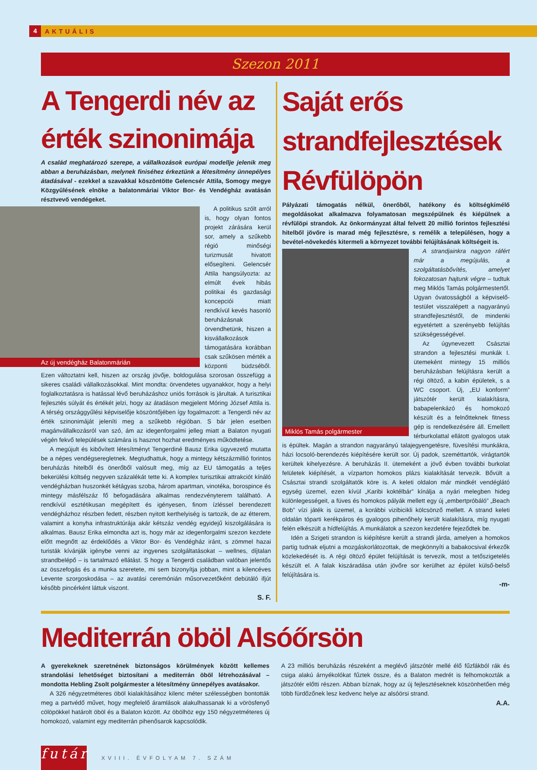4 AKTUÁLIS
Szezon 2011
A Tengerdi név az érték szinonimája
A család meghatározó szerepe, a vállalkozások európai modellje jelenik meg abban a beruházásban, melynek finiséhez érkeztünk a létesítmény ünnepélyes átadásával - ezekkel a szavakkal köszöntötte Gelencsér Attila, Somogy megye Közgyűlésének elnöke a balatonmáriai Viktor Bor- és Vendégház avatásán résztvevő vendégeket.
Az új vendégház Balatonmárián
A politikus szólt arról is, hogy olyan fontos projekt zárására kerül sor, amely a szűkebb régió minőségi turizmusát hivatott elősegíteni. Gelencsér Attila hangsúlyozta: az elmúlt évek hibás politikai és gazdasági koncepciói miatt rendkívül kevés hasonló beruházásnak örvendhetünk, hiszen a kisvállalkozások támogatására korábban csak szűkösen mérték a központi büdzséből. Ezen változtatni kell, hiszen az ország jövője, boldogulása szorosan összefügg a sikeres családi vállalkozásokkal. Mint mondta: örvendetes ugyanakkor, hogy a helyi foglalkoztatásra is hatással lévő beruházáshoz uniós források is járultak. A turisztikai fejlesztés súlyát és értékét jelzi, hogy az átadáson megjelent Móring József Attila is. A térség országgyűlési képviselője köszöntőjében így fogalmazott: a Tengerdi név az érték szinonimáját jeleníti meg a szűkebb régióban. S bár jelen esetben magánvállalkozásról van szó, ám az idegenforgalmi jelleg miatt a Balaton nyugati végén fekvő települések számára is hasznot hozhat eredményes működtetése.
A megújult és kibővített létesítményt Tengerdiné Bausz Erika ügyvezető mutatta be a népes vendégseregletnek. Megtudhattuk, hogy a mintegy kétszázmillió forintos beruházás hitelből és önerőből valósult meg, míg az EU támogatás a teljes bekerülési költség negyven százalékát tette ki. A komplex turisztikai attrakciót kínáló vendégházban huszonkét kétágyas szoba, három apartman, vinotéka, borospince és mintegy másfélszáz fő befogadására alkalmas rendezvényterem található. A rendkívül esztétikusan megépített és igényesen, finom ízléssel berendezett vendégházhoz részben fedett, részben nyitott kerthelyiség is tartozik, de az étterem, valamint a konyha infrastruktúrája akár kétszáz vendég egyidejű kiszolgálására is alkalmas. Bausz Erika elmondta azt is, hogy már az idegenforgalmi szezon kezdete előtt megnőtt az érdeklődés a Viktor Bor- és Vendégház iránt, s zömmel hazai turisták kívánják igénybe venni az ingyenes szolgáltatásokat – wellnes, díjtalan strandbelépő – is tartalmazó ellátást. S hogy a Tengerdi családban valóban jelentős az összefogás és a munka szeretete, mi sem bizonyítja jobban, mint a kilencéves Levente szorgoskodása – az avatási ceremónián műsorvezetőként debütáló ifjút később pincérként láttuk viszont.
S. F.
Saját erős strandfejlesztések Révfülöpön
Pályázati támogatás nélkül, önerőből, hatékony és költségkímélő megoldásokat alkalmazva folyamatosan megszépülnek és kiépülnek a révfülöpi strandok. Az önkormányzat által felvett 20 millió forintos fejlesztési hitelből jövőre is marad még fejlesztésre, s remélik a településen, hogy a bevétel-növekedés kitermeli a környezet további felújításának költségeit is.
Miklós Tamás polgármester
A strandjainkra nagyon ráfért már a megújulás, a szolgáltatásbővítés, amelyet fokozatosan hajtunk végre – tudtuk meg Miklós Tamás polgármestertől. Ugyan óvatosságból a képviselő-testület visszalépett a nagyarányú strandfejlesztéstől, de mindenki egyetértett a szerényebb felújítás szükségességével.
Az úgynevezett Császtai strandon a fejlesztési munkák I. ütemeként mintegy 15 milliós beruházásban felújításra került a régi öltöző, a kabin épületek, s a WC csoport. Új, „EU konform” játszótér került kialakításra, babapelenkázó és homokozó készült és a felnőtteknek fitness gép is rendelkezésére áll. Emellett térburkolattal ellátott gyalogos utak is épültek. Magán a strandon nagyarányú talajegyengetésre, füvesítési munkákra, házi locsoló-berendezés kiépítésére került sor. Új padok, szeméttartók, virágtartók kerültek kihelyezésre. A beruházás II. ütemeként a jövő évben további burkolat felületek kiépítését, a vízparton homokos plázs kialakítását tervezik. Bővült a Császtai strandi szolgáltatók köre is. A keleti oldalon már mindkét vendéglátó egység üzemel, ezen kívül „Karibi koktélbár” kínálja a nyári melegben hideg különlegességeit, a füves és homokos pályák mellett egy új „embertpróbáló” „Beach Bob” vízi játék is üzemel, a korábbi vizibicikli kölcsönző mellett. A strand keleti oldalán tóparti kerékpáros és gyalogos pihenőhely került kialakításra, míg nyugati felén elkészült a hídfelújítás. A munkálatok a szezon kezdetére fejeződtek be.
Idén a Szigeti strandon is kiépítésre került a strandi járda, amelyen a homokos partig tudnak eljutni a mozgáskorlátozottak, de megkönnyíti a babakocsival érkezők közlekedését is. A régi öltöző épület felújítását is tervezik, most a tetőszigetelés készült el. A falak kiszáradása után jövőre sor kerülhet az épület külső-belső felújítására is.
-m-
Mediterrán öböl Alsóőrsön
A gyerekeknek szeretnének biztonságos körülmények között kellemes strandolási lehetőséget biztosítani a mediterrán öböl létrehozásával – mondotta Hebling Zsolt polgármester a létesítmény ünnepélyes avatásakor.
A 326 négyzetméteres öböl kialakításához kilenc méter szélességben bontották meg a partvédő művet, hogy megfelelő áramlások alakulhassanak ki a vörösfenyő cölöpökkel határolt öböl és a Balaton között. Az öbölhöz egy 150 négyzetméteres új homokozó, valamint egy mediterrán pihenősarok kapcsolódik.
A 23 milliós beruházás részeként a meglévő játszótér mellé élő fűzfákból rák és csiga alakú árnyékolókat fűztek össze, és a Balaton medrét is felhomokozták a játszótér előtti részen. Abban bíznak, hogy az új fejlesztéseknek köszönhetően még több fürdőzőnek lesz kedvenc helye az alsóörsi strand.
A.A.
futár
XVIII. ÉVFOLYAM 7. SZÁM